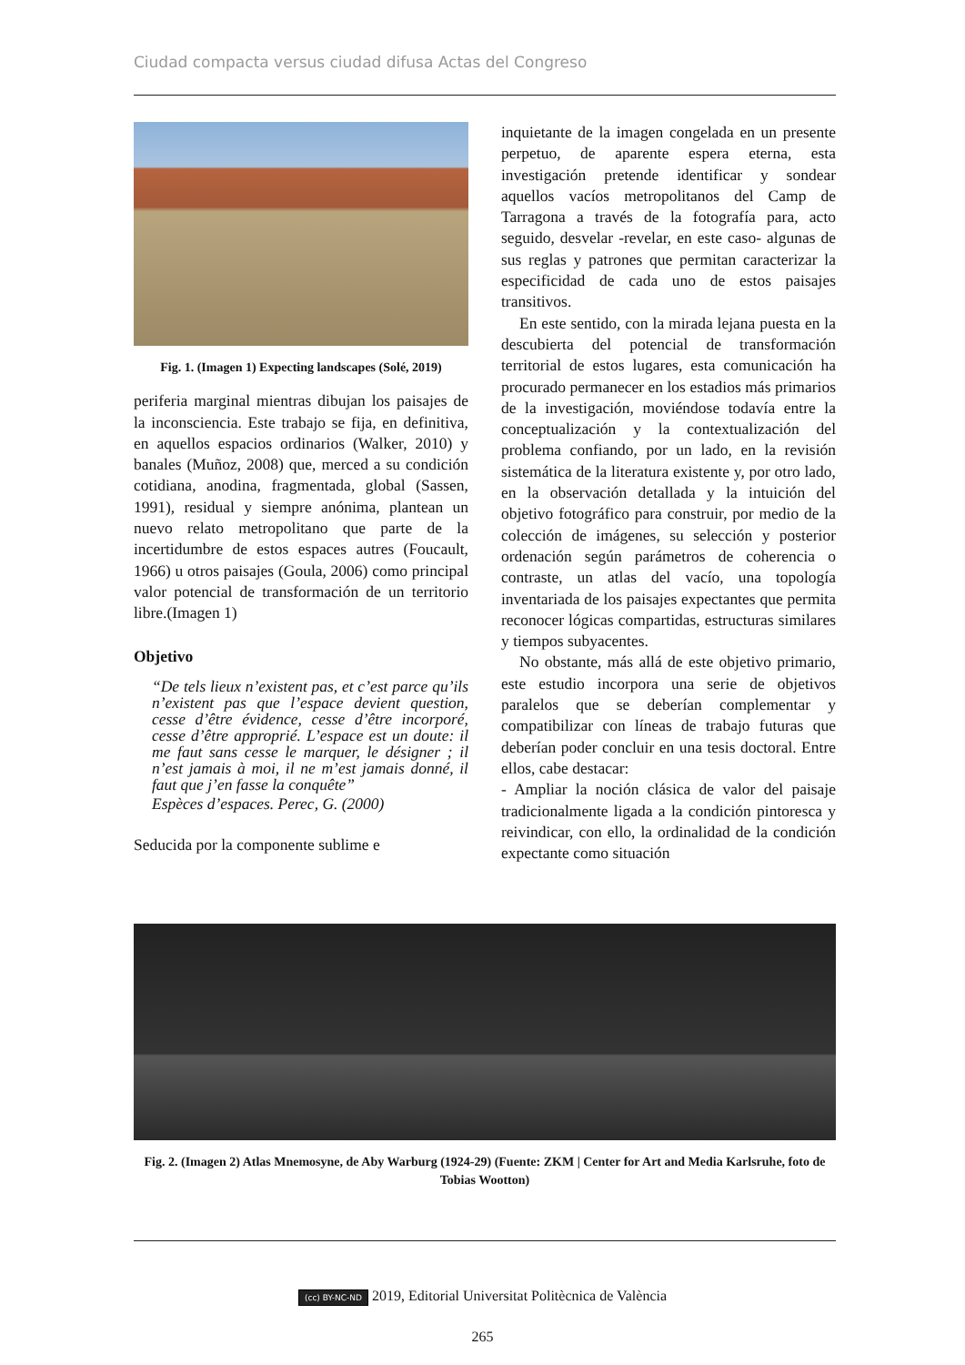Ciudad compacta versus ciudad difusa Actas del Congreso
Fig. 1. (Imagen 1) Expecting landscapes (Solé, 2019)
periferia marginal mientras dibujan los paisajes de la inconsciencia. Este trabajo se fija, en definitiva, en aquellos espacios ordinarios (Walker, 2010) y banales (Muñoz, 2008) que, merced a su condición cotidiana, anodina, fragmentada, global (Sassen, 1991), residual y siempre anónima, plantean un nuevo relato metropolitano que parte de la incertidumbre de estos espaces autres (Foucault, 1966) u otros paisajes (Goula, 2006) como principal valor potencial de transformación de un territorio libre.(Imagen 1)
Objetivo
“De tels lieux n’existent pas, et c’est parce qu’ils n’existent pas que l’espace devient question, cesse d’être évidence, cesse d’être incorporé, cesse d’être approprié. L’espace est un doute: il me faut sans cesse le marquer, le désigner ; il n’est jamais à moi, il ne m’est jamais donné, il faut que j’en fasse la conquête”
Espèces d’espaces. Perec, G. (2000)
Seducida por la componente sublime e
inquietante de la imagen congelada en un presente perpetuo, de aparente espera eterna, esta investigación pretende identificar y sondear aquellos vacíos metropolitanos del Camp de Tarragona a través de la fotografía para, acto seguido, desvelar -revelar, en este caso- algunas de sus reglas y patrones que permitan caracterizar la especificidad de cada uno de estos paisajes transitivos.
En este sentido, con la mirada lejana puesta en la descubierta del potencial de transformación territorial de estos lugares, esta comunicación ha procurado permanecer en los estadios más primarios de la investigación, moviéndose todavía entre la conceptualización y la contextualización del problema confiando, por un lado, en la revisión sistemática de la literatura existente y, por otro lado, en la observación detallada y la intuición del objetivo fotográfico para construir, por medio de la colección de imágenes, su selección y posterior ordenación según parámetros de coherencia o contraste, un atlas del vacío, una topología inventariada de los paisajes expectantes que permita reconocer lógicas compartidas, estructuras similares y tiempos subyacentes.
No obstante, más allá de este objetivo primario, este estudio incorpora una serie de objetivos paralelos que se deberían complementar y compatibilizar con líneas de trabajo futuras que deberían poder concluir en una tesis doctoral. Entre ellos, cabe destacar:
- Ampliar la noción clásica de valor del paisaje tradicionalmente ligada a la condición pintoresca y reivindicar, con ello, la ordinalidad de la condición expectante como situación
Fig. 2. (Imagen 2) Atlas Mnemosyne, de Aby Warburg (1924-29) (Fuente: ZKM | Center for Art and Media Karlsruhe, foto de Tobias Wootton)
(cc) BY-NC-ND 2019, Editorial Universitat Politècnica de València
265